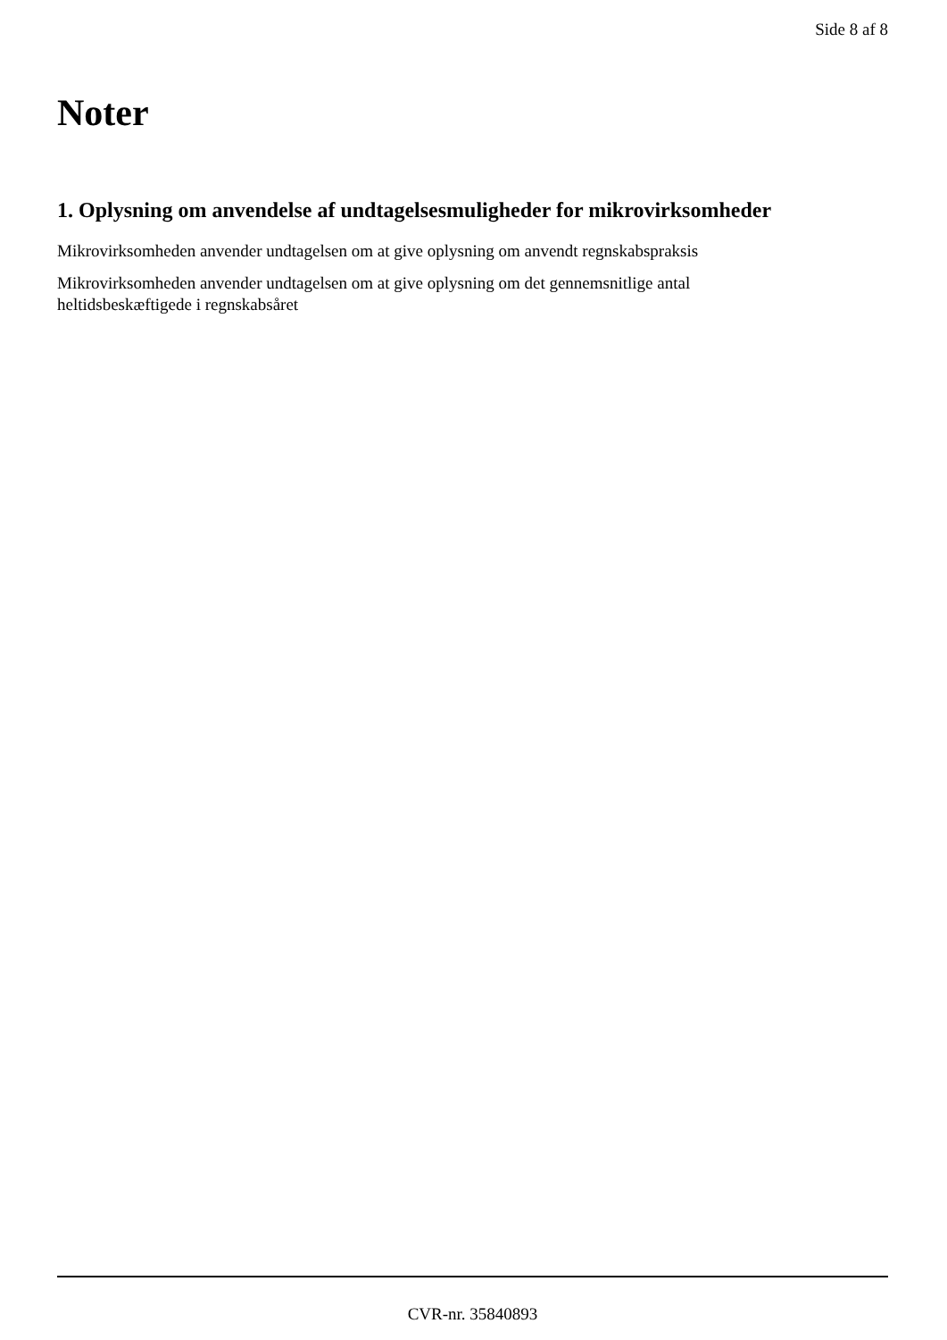Side 8 af 8
Noter
1. Oplysning om anvendelse af undtagelsesmuligheder for mikrovirksomheder
Mikrovirksomheden anvender undtagelsen om at give oplysning om anvendt regnskabspraksis
Mikrovirksomheden anvender undtagelsen om at give oplysning om det gennemsnitlige antal
heltidsbeskæftigede i regnskabsåret
CVR-nr. 35840893